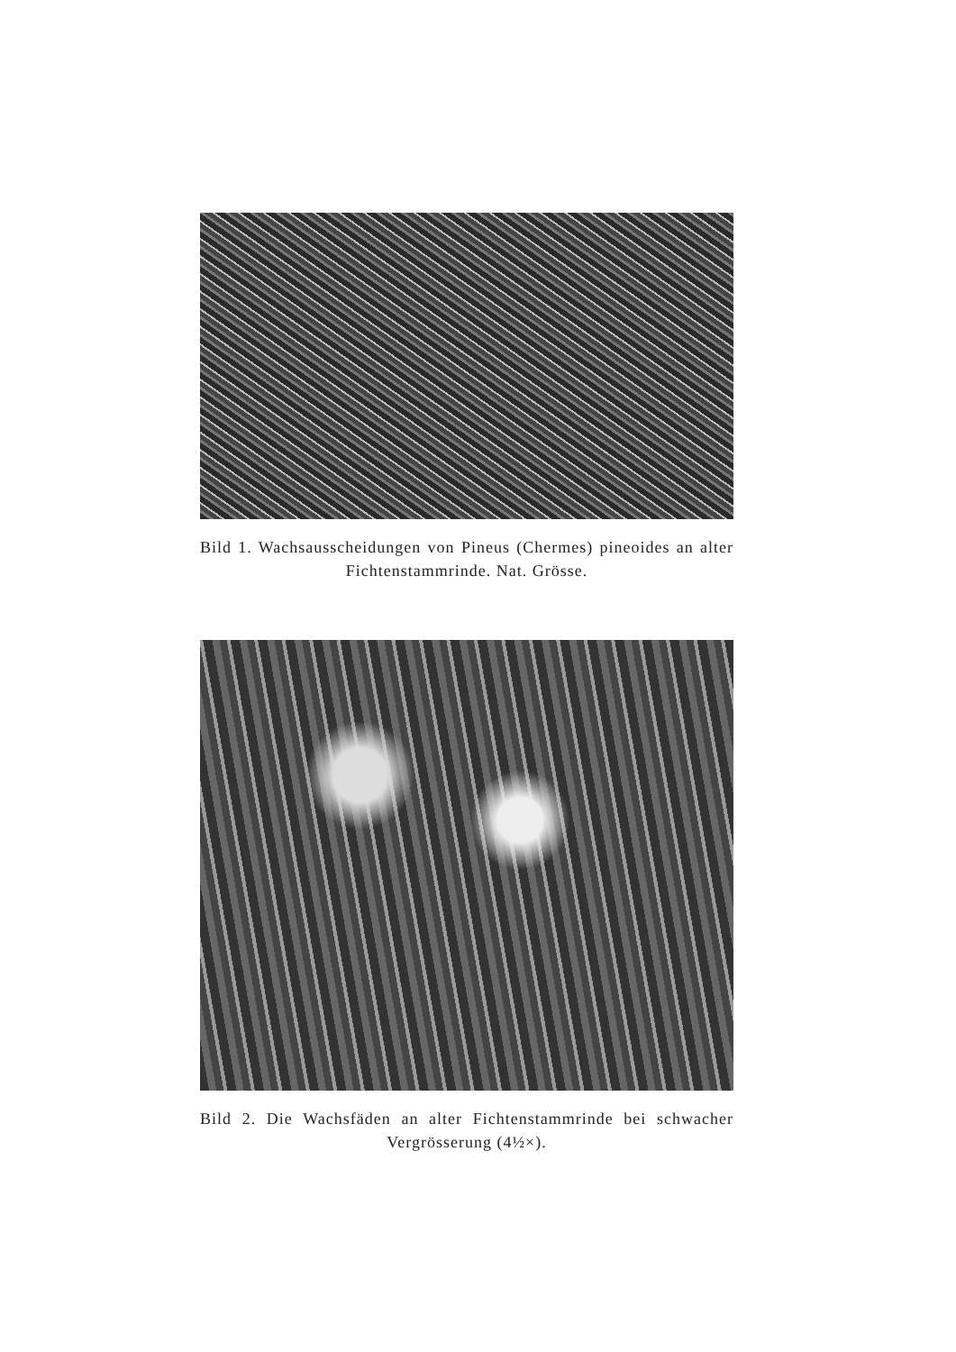Bild 1. Wachsausscheidungen von Pineus (Chermes) pineoides an alter Fichtenstammrinde. Nat. Grösse.
Bild 2. Die Wachsfäden an alter Fichtenstammrinde bei schwacher Vergrösserung (4½×).